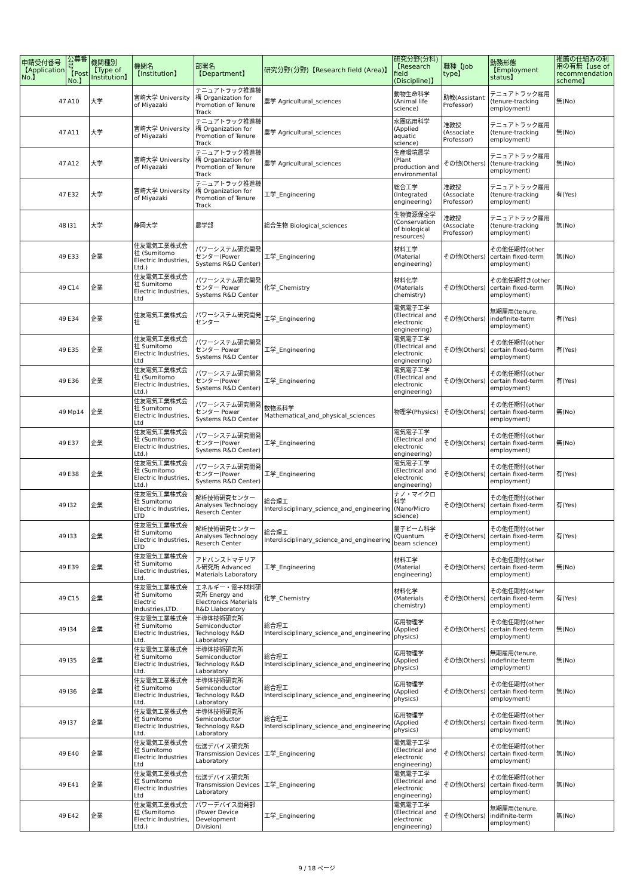| 申請受付番号【Application No.】 | 公募番号【Post No.】 | | 機関種別【Type of Institution】 | 機関名【Institution】 | 部署名【Department】 | 研究分野(分野)【Research field (Area)】 | 研究分野(分科)【Research field (Discipline)】 | 職種【Job type】 | 勤務形態【Employment status】 | 推薦の仕組みの利用の有無【use of recommendation scheme】 |
| --- | --- | --- | --- | --- | --- | --- | --- | --- | --- | --- |
| 47 | | A10 | 大学 | 宮崎大学 University of Miyazaki | テニュアトラック推進機構 Organization for Promotion of Tenure Track | 農学 Agricultural_sciences | 動物生命科学 (Animal life science) | 助教(Assistant Professor) | テニュアトラック雇用 (tenure-tracking employment) | 無(No) |
| 47 | | A11 | 大学 | 宮崎大学 University of Miyazaki | テニュアトラック推進機構 Organization for Promotion of Tenure Track | 農学 Agricultural_sciences | 水圏応用科学 (Applied aquatic science) | 准教授(Associate Professor) | テニュアトラック雇用 (tenure-tracking employment) | 無(No) |
| 47 | | A12 | 大学 | 宮崎大学 University of Miyazaki | テニュアトラック推進機構 Organization for Promotion of Tenure Track | 農学 Agricultural_sciences | 生産環境農学 (Plant production and environmental | その他(Others) | テニュアトラック雇用 (tenure-tracking employment) | 無(No) |
| 47 | | E32 | 大学 | 宮崎大学 University of Miyazaki | テニュアトラック推進機構 Organization for Promotion of Tenure Track | 工学_Engineering | 総合工学 (Integrated engineering) | 准教授(Associate Professor) | テニュアトラック雇用 (tenure-tracking employment) | 有(Yes) |
| 48 | | I31 | 大学 | 静岡大学 | 農学部 | 総合生物 Biological_sciences | 生物資源保全学 (Conservation of biological resources) | 准教授(Associate Professor) | テニュアトラック雇用 (tenure-tracking employment) | 無(No) |
| 49 | | E33 | 企業 | 住友電気工業株式会社 (Sumitomo Electric Industries, Ltd.) | パワーシステム研究開発センター(Power Systems R&D Center) | 工学_Engineering | 材料工学 (Material engineering) | その他(Others) | その他任期付(other certain fixed-term employment) | 無(No) |
| 49 | | C14 | 企業 | 住友電気工業株式会社 Sumitomo Electric Industries, Ltd | パワーシステム研究開発センター Power Systems R&D Center | 化学_Chemistry | 材料化学 (Materials chemistry) | その他(Others) | その他任期付き(other certain fixed-term employment) | 無(No) |
| 49 | | E34 | 企業 | 住友電気工業株式会社 | パワーシステム研究開発センター | 工学_Engineering | 電気電子工学 (Electrical and electronic engineering) | その他(Others) | 無期雇用(tenure, indefinite-term employment) | 有(Yes) |
| 49 | | E35 | 企業 | 住友電気工業株式会社 Sumitomo Electric Industries, Ltd | パワーシステム研究開発センター Power Systems R&D Center | 工学_Engineering | 電気電子工学 (Electrical and electronic engineering) | その他(Others) | その他任期付(other certain fixed-term employment) | 有(Yes) |
| 49 | | E36 | 企業 | 住友電気工業株式会社 (Sumitomo Electric Industries, Ltd.) | パワーシステム研究開発センター(Power Systems R&D Center) | 工学_Engineering | 電気電子工学 (Electrical and electronic engineering) | その他(Others) | その他任期付(other certain fixed-term employment) | 有(Yes) |
| 49 | | Mp14 | 企業 | 住友電気工業株式会社 Sumitomo Electric Industries, Ltd | パワーシステム研究開発センター Power Systems R&D Center | 数物系科学 Mathematical_and_physical_sciences | 物理学(Physics) | その他(Others) | その他任期付(other certain fixed-term employment) | 無(No) |
| 49 | | E37 | 企業 | 住友電気工業株式会社 (Sumitomo Electric Industries, Ltd.) | パワーシステム研究開発センター(Power Systems R&D Center) | 工学_Engineering | 電気電子工学 (Electrical and electronic engineering) | その他(Others) | その他任期付(other certain fixed-term employment) | 無(No) |
| 49 | | E38 | 企業 | 住友電気工業株式会社 (Sumitomo Electric Industries, Ltd.) | パワーシステム研究開発センター(Power Systems R&D Center) | 工学_Engineering | 電気電子工学 (Electrical and electronic engineering) | その他(Others) | その他任期付(other certain fixed-term employment) | 有(Yes) |
| 49 | | I32 | 企業 | 住友電気工業株式会社 Sumitomo Electric Industries, LTD | 解析技術研究センター Analyses Technology Reserch Center | 総合理工 Interdisciplinary_science_and_engineering | ナノ・マイクロ科学(Nano/Micro science) | その他(Others) | その他任期付(other certain fixed-term employment) | 有(Yes) |
| 49 | | I33 | 企業 | 住友電気工業株式会社 Sumitomo Electric Industries, LTD | 解析技術研究センター Analyses Technology Reserch Center | 総合理工 Interdisciplinary_science_and_engineering | 量子ビーム科学 (Quantum beam science) | その他(Others) | その他任期付(other certain fixed-term employment) | 有(Yes) |
| 49 | | E39 | 企業 | 住友電気工業株式会社 Sumitomo Electric Industries, Ltd. | アドバンストマテリアル研究所 Advanced Materials Laboratory | 工学_Engineering | 材料工学 (Material engineering) | その他(Others) | その他任期付(other certain fixed-term employment) | 無(No) |
| 49 | | C15 | 企業 | 住友電気工業株式会社 Sumitomo Electric Industries,LTD. | エネルギー・電子材料研究所 Energy and Electronics Materials R&D Llaboratory | 化学_Chemistry | 材料化学 (Materials chemistry) | その他(Others) | その他任期付(other certain fixed-term employment) | 有(Yes) |
| 49 | | I34 | 企業 | 住友電気工業株式会社 Sumitomo Electric Industries, Ltd. | 半導体技術研究所 Semiconductor Technology R&D Laboratory | 総合理工 Interdisciplinary_science_and_engineering | 応用物理学 (Applied physics) | その他(Others) | その他任期付(other certain fixed-term employment) | 無(No) |
| 49 | | I35 | 企業 | 住友電気工業株式会社 Sumitomo Electric Industries, Ltd. | 半導体技術研究所 Semiconductor Technology R&D Laboratory | 総合理工 Interdisciplinary_science_and_engineering | 応用物理学 (Applied physics) | その他(Others) | 無期雇用(tenure, indefinite-term employment) | 無(No) |
| 49 | | I36 | 企業 | 住友電気工業株式会社 Sumitomo Electric Industries, Ltd. | 半導体技術研究所 Semiconductor Technology R&D Laboratory | 総合理工 Interdisciplinary_science_and_engineering | 応用物理学 (Applied physics) | その他(Others) | その他任期付(other certain fixed-term employment) | 無(No) |
| 49 | | I37 | 企業 | 住友電気工業株式会社 Sumitomo Electric Industries, Ltd. | 半導体技術研究所 Semiconductor Technology R&D Laboratory | 総合理工 Interdisciplinary_science_and_engineering | 応用物理学 (Applied physics) | その他(Others) | その他任期付(other certain fixed-term employment) | 無(No) |
| 49 | | E40 | 企業 | 住友電気工業株式会社 Sumitomo Electric Industries Ltd | 伝送デバイス研究所 Transmission Devices Laboratory | 工学_Engineering | 電気電子工学 (Electrical and electronic engineering) | その他(Others) | その他任期付(other certain fixed-term employment) | 無(No) |
| 49 | | E41 | 企業 | 住友電気工業株式会社 Sumitomo Electric Industries Ltd | 伝送デバイス研究所 Transmission Devices Laboratory | 工学_Engineering | 電気電子工学 (Electrical and electronic engineering) | その他(Others) | その他任期付(other certain fixed-term employment) | 無(No) |
| 49 | | E42 | 企業 | 住友電気工業株式会社 (Sumitomo Electric Industries, Ltd.) | パワーデバイス開発部 (Power Device Development Division) | 工学_Engineering | 電気電子工学 (Electrical and electronic engineering) | その他(Others) | 無期雇用(tenure, indifinite-term employment) | 無(No) |
9 / 18 ページ